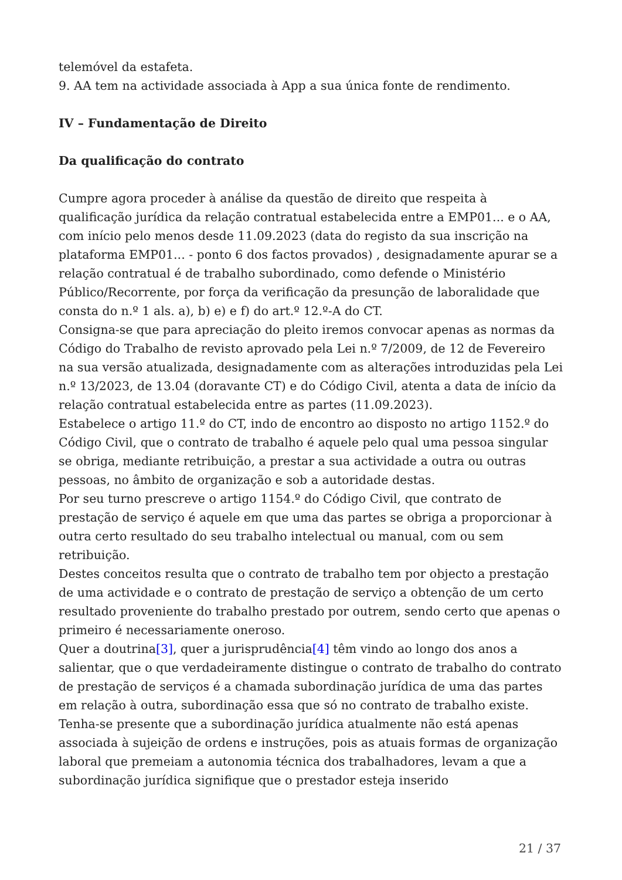telemóvel da estafeta.
9. AA tem na actividade associada à App a sua única fonte de rendimento.
IV – Fundamentação de Direito
Da qualificação do contrato
Cumpre agora proceder à análise da questão de direito que respeita à qualificação jurídica da relação contratual estabelecida entre a EMP01... e o AA, com início pelo menos desde 11.09.2023 (data do registo da sua inscrição na plataforma EMP01... - ponto 6 dos factos provados) , designadamente apurar se a relação contratual é de trabalho subordinado, como defende o Ministério Público/Recorrente, por força da verificação da presunção de laboralidade que consta do n.º 1 als. a), b) e) e f) do art.º 12.º-A do CT.
Consigna-se que para apreciação do pleito iremos convocar apenas as normas da Código do Trabalho de revisto aprovado pela Lei n.º 7/2009, de 12 de Fevereiro na sua versão atualizada, designadamente com as alterações introduzidas pela Lei n.º 13/2023, de 13.04 (doravante CT) e do Código Civil, atenta a data de início da relação contratual estabelecida entre as partes (11.09.2023).
Estabelece o artigo 11.º do CT, indo de encontro ao disposto no artigo 1152.º do Código Civil, que o contrato de trabalho é aquele pelo qual uma pessoa singular se obriga, mediante retribuição, a prestar a sua actividade a outra ou outras pessoas, no âmbito de organização e sob a autoridade destas.
Por seu turno prescreve o artigo 1154.º do Código Civil, que contrato de prestação de serviço é aquele em que uma das partes se obriga a proporcionar à outra certo resultado do seu trabalho intelectual ou manual, com ou sem retribuição.
Destes conceitos resulta que o contrato de trabalho tem por objecto a prestação de uma actividade e o contrato de prestação de serviço a obtenção de um certo resultado proveniente do trabalho prestado por outrem, sendo certo que apenas o primeiro é necessariamente oneroso.
Quer a doutrina[3], quer a jurisprudência[4] têm vindo ao longo dos anos a salientar, que o que verdadeiramente distingue o contrato de trabalho do contrato de prestação de serviços é a chamada subordinação jurídica de uma das partes em relação à outra, subordinação essa que só no contrato de trabalho existe. Tenha-se presente que a subordinação jurídica atualmente não está apenas associada à sujeição de ordens e instruções, pois as atuais formas de organização laboral que premeiam a autonomia técnica dos trabalhadores, levam a que a subordinação jurídica signifique que o prestador esteja inserido
21 / 37